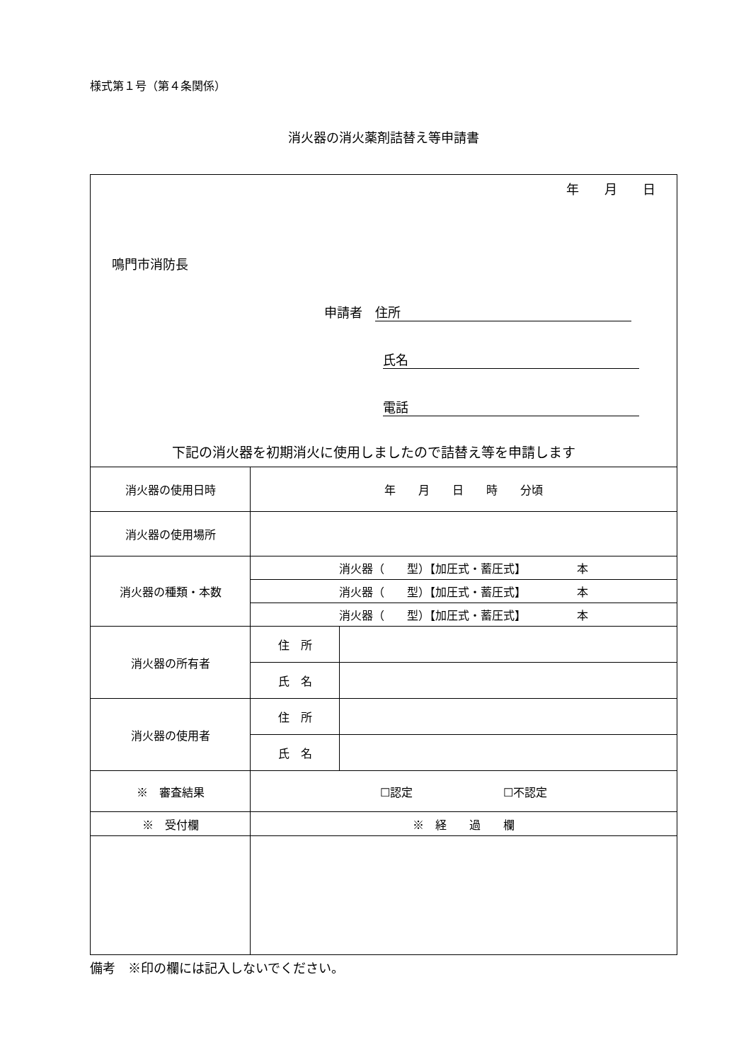様式第１号（第４条関係）
消火器の消火薬剤詰替え等申請書
| 年 月 日 鳴門市消防長 申請者 住所 氏名 電話 下記の消火器を初期消火に使用しましたので詰替え等を申請します | | |
| 消火器の使用日時 | 年 月 日 時 分頃 | |
| 消火器の使用場所 | | |
| 消火器の種類・本数 | 消火器（ 型）【加圧式・蓄圧式】 本 | |
| | 消火器（ 型）【加圧式・蓄圧式】 本 | |
| | 消火器（ 型）【加圧式・蓄圧式】 本 | |
| 消火器の所有者 | 住 所 | |
| | 氏 名 | |
| 消火器の使用者 | 住 所 | |
| | 氏 名 | |
| ※ 審査結果 | ☐認定 ☐不認定 | |
| ※ 受付欄 | ※ 経 過 欄 | |
備考　※印の欄には記入しないでください。